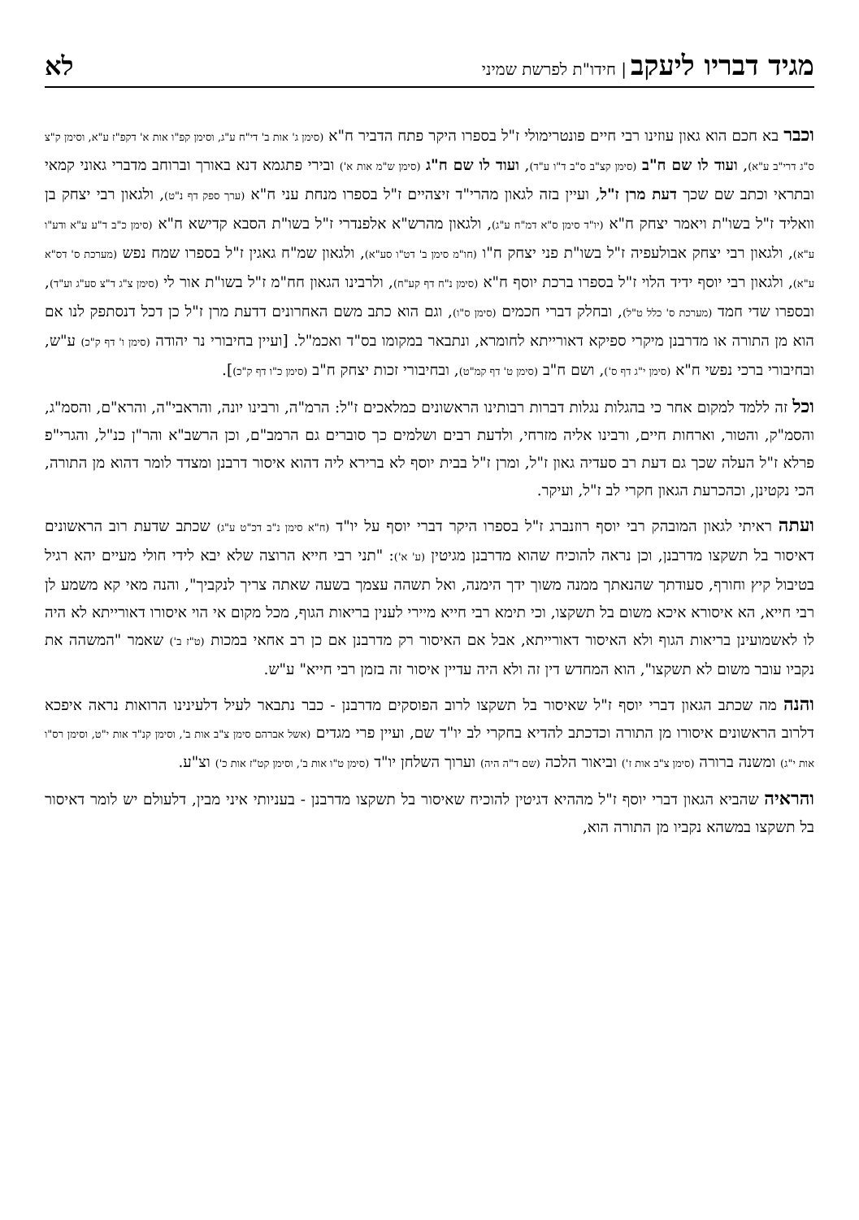מגיד דבריו ליעקב | חידו"ת לפרשת שמיני
לא
וכבר בא חכם הוא גאון עוזינו רבי חיים פונטרימולי ז"ל בספרו היקר פתח הדביר ח"א (סימן ג' אות ב' די"ח ע"ג, וסימן קפ"ו אות א' דקפ"ז ע"א, וסימן ק"צ ס"ג דרי"ב ע"א), ועוד לו שם ח"ב (סימן קצ"ב ס"ב ד"ו ע"ד), ועוד לו שם ח"ג (סימן ש"מ אות א') ובירי פתגמא דנא באורך וברוחב מדברי גאוני קמאי ובתראי וכתב שם שכך דעת מרן ז"ל, ועיין בזה לגאון מהרי"ד זיצהיים ז"ל בספרו מנחת עני ח"א (ערך ספק דף נ"ט), ולגאון רבי יצחק בן וואליד ז"ל בשו"ת ויאמר יצחק ח"א (יו"ד סימן ס"א דמ"ח ע"ג), ולגאון מהרש"א אלפנדרי ז"ל בשו"ת הסבא קדישא ח"א (סימן כ"ב ד"ע ע"א ודע"ו ע"א), ולגאון רבי יצחק אבולעפיה ז"ל בשו"ת פני יצחק ח"ו (חו"מ סימן ב' דט"ו סע"א), ולגאון שמ"ח גאגין ז"ל בספרו שמח נפש (מערכת ס' דס"א ע"א), ולגאון רבי יוסף ידיד הלוי ז"ל בספרו ברכת יוסף ח"א (סימן נ"ח דף קע"ח), ולרבינו הגאון חח"מ ז"ל בשו"ת אור לי (סימן צ"ג ד"צ סע"ג וע"ד), ובספרו שדי חמד (מערכת ס' כלל ט"ל), ובחלק דברי חכמים (סימן ס"ו), וגם הוא כתב משם האחרונים דדעת מרן ז"ל כן דכל דנסתפק לנו אם הוא מן התורה או מדרבנן מיקרי ספיקא דאורייתא לחומרא, ונתבאר במקומו בס"ד ואכמ"ל. [ועיין בחיבורי נר יהודה (סימן ו' דף ק"כ) ע"ש, ובחיבורי ברכי נפשי ח"א (סימן י"ג דף ס'), ושם ח"ב (סימן ט' דף קמ"ט), ובחיבורי זכות יצחק ח"ב (סימן כ"ו דף ק"כ)].
וכל זה ללמד למקום אחר כי בהגלות נגלות דברות רבותינו הראשונים כמלאכים ז"ל: הרמ"ה, ורבינו יונה, והראבי"ה, והרא"ם, והסמ"ג, והסמ"ק, והטור, וארחות חיים, ורבינו אליה מזרחי, ולדעת רבים ושלמים כך סוברים גם הרמב"ם, וכן הרשב"א והר"ן כנ"ל, והגרי"פ פרלא ז"ל העלה שכך גם דעת רב סעדיה גאון ז"ל, ומרן ז"ל בבית יוסף לא ברירא ליה דהוא איסור דרבנן ומצדד לומר דהוא מן התורה, הכי נקטינן, וכהכרעת הגאון חקרי לב ז"ל, ועיקר.
ועתה ראיתי לגאון המובהק רבי יוסף רוזנברג ז"ל בספרו היקר דברי יוסף על יו"ד (ח"א סימן נ"ב דכ"ט ע"ג) שכתב שדעת רוב הראשונים דאיסור בל תשקצו מדרבנן, וכן נראה להוכיח שהוא מדרבנן מגיטין (ע' א'): "תני רבי חייא הרוצה שלא יבא לידי חולי מעיים יהא רגיל בטיבול קיץ וחורף, סעודתך שהנאתך ממנה משוך ידך הימנה, ואל תשהה עצמך בשעה שאתה צריך לנקביך", והנה מאי קא משמע לן רבי חייא, הא איסורא איכא משום בל תשקצו, וכי תימא רבי חייא מיירי לענין בריאות הגוף, מכל מקום אי הוי איסורו דאורייתא לא היה לו לאשמועינן בריאות הגוף ולא האיסור דאורייתא, אבל אם האיסור רק מדרבנן אם כן רב אחאי במכות (ט"ז ב') שאמר "המשהה את נקביו עובר משום לא תשקצו", הוא המחדש דין זה ולא היה עדיין איסור זה בזמן רבי חייא" ע"ש.
והנה מה שכתב הגאון דברי יוסף ז"ל שאיסור בל תשקצו לרוב הפוסקים מדרבנן - כבר נתבאר לעיל דלעינינו הרואות נראה איפכא דלרוב הראשונים איסורו מן התורה וכדכתב להדיא בחקרי לב יו"ד שם, ועיין פרי מגדים (אשל אברהם סימן צ"ב אות ב', וסימן קנ"ד אות י"ט, וסימן רס"ו אות י"ג) ומשנה ברורה (סימן צ"ב אות ז') וביאור הלכה (שם ד"ה היה) וערוך השלחן יו"ד (סימן ט"ו אות ב', וסימן קט"ז אות כ') וצ"ע.
והראיה שהביא הגאון דברי יוסף ז"ל מההיא דגיטין להוכיח שאיסור בל תשקצו מדרבנן - בעניותי איני מבין, דלעולם יש לומר דאיסור בל תשקצו במשהא נקביו מן התורה הוא,